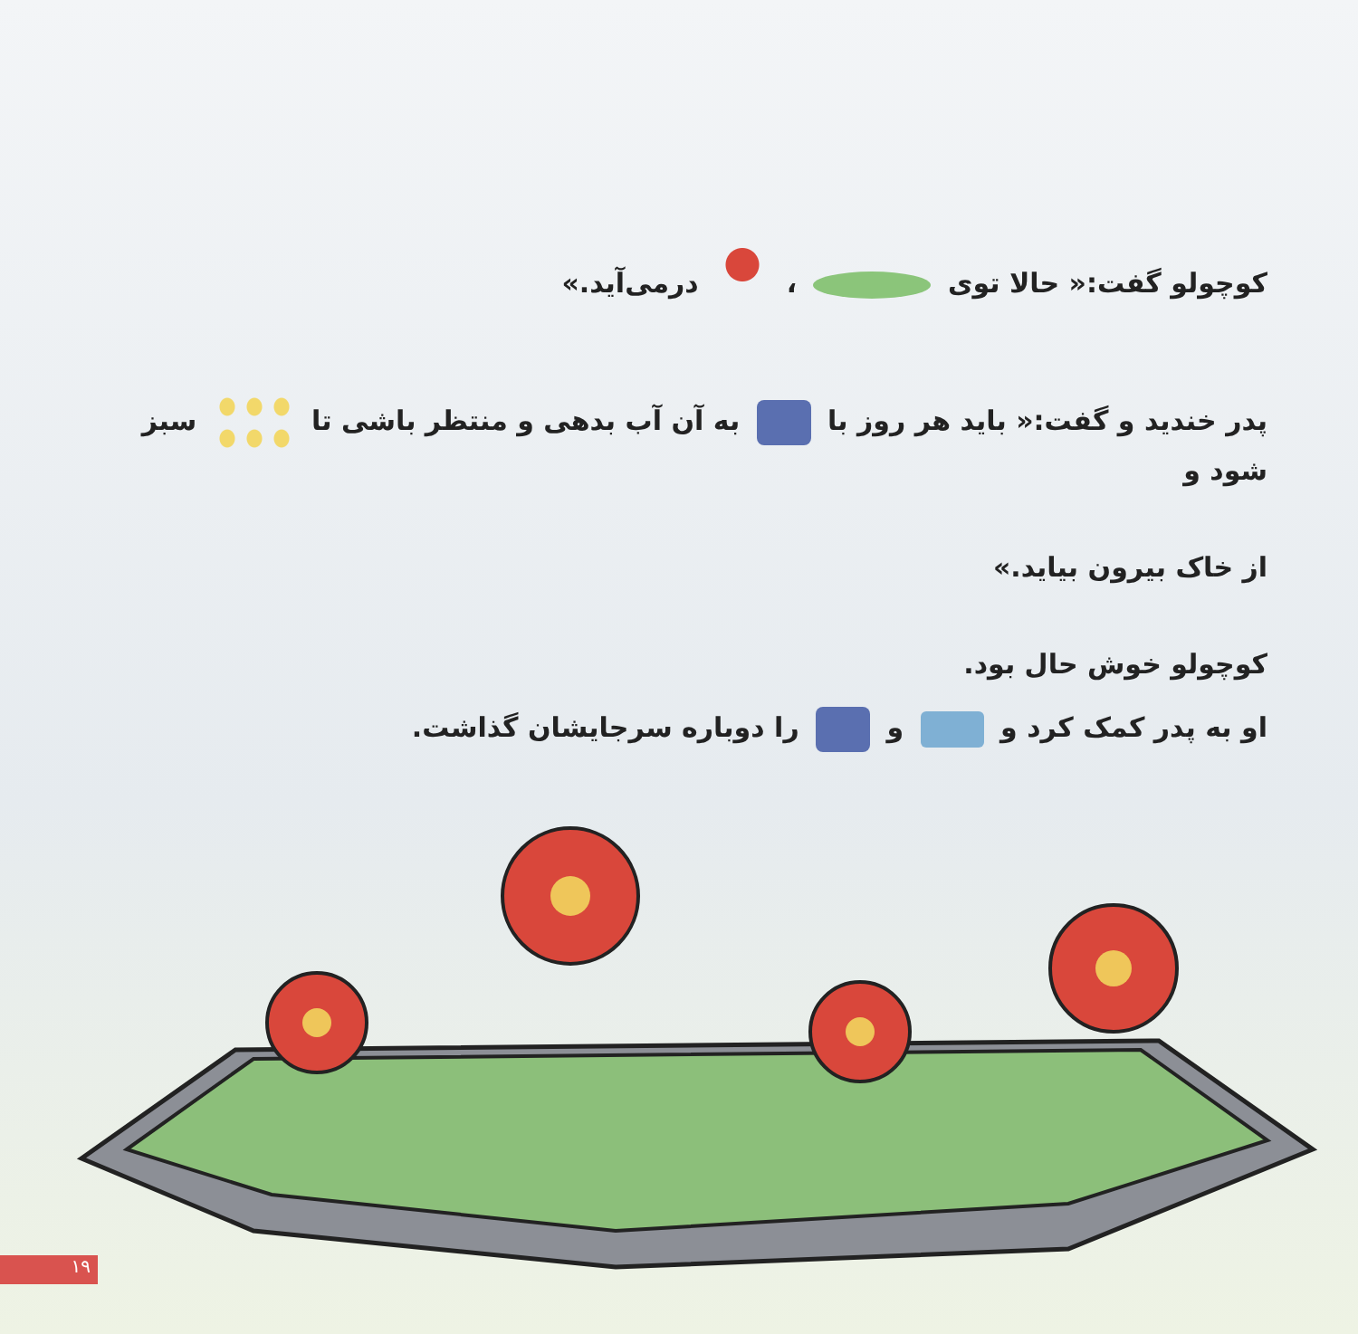کوچولو گفت:« حالا توی ، درمی‌آید.»
پدر خندید و گفت:« باید هر روز با به آن آب بدهی و منتظر باشی تا سبز شود و
از خاک بیرون بیاید.»
کوچولو خوش حال بود.
او به پدر کمک کرد و و را دوباره سرجایشان گذاشت.
۱۹